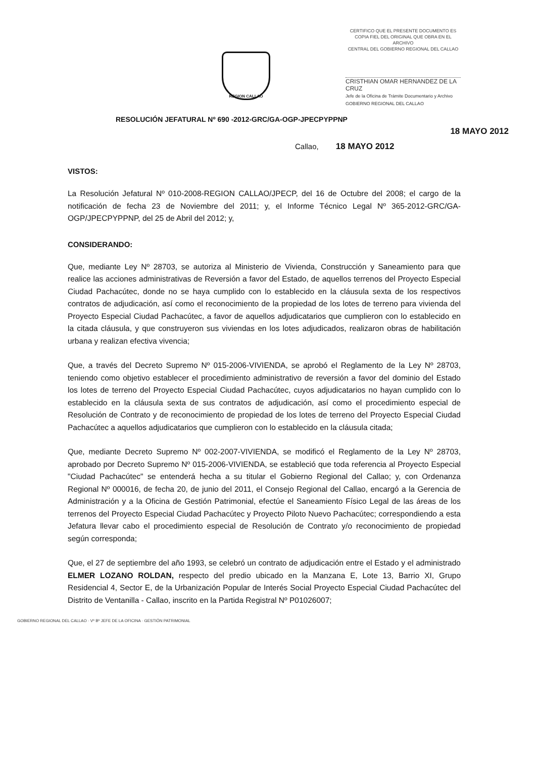CERTIFICO QUE EL PRESENTE DOCUMENTO ES
COPIA FIEL DEL ORIGINAL QUE OBRA EN EL ARCHIVO
CENTRAL DEL GOBIERNO REGIONAL DEL CALLAO
CRISTHIAN OMAR HERNANDEZ DE LA CRUZ
Jefe de la Oficina de Trámite Documentario y Archivo
GOBIERNO REGIONAL DEL CALLAO
REGION CALLAO
RESOLUCIÓN JEFATURAL Nº 690 -2012-GRC/GA-OGP-JPECPYPPNP
18 MAYO 2012
Callao, 18 MAYO 2012
VISTOS:
La Resolución Jefatural Nº 010-2008-REGION CALLAO/JPECP, del 16 de Octubre del 2008; el cargo de la notificación de fecha 23 de Noviembre del 2011; y, el Informe Técnico Legal Nº 365-2012-GRC/GA-OGP/JPECPYPPNP, del 25 de Abril del 2012; y,
CONSIDERANDO:
Que, mediante Ley Nº 28703, se autoriza al Ministerio de Vivienda, Construcción y Saneamiento para que realice las acciones administrativas de Reversión a favor del Estado, de aquellos terrenos del Proyecto Especial Ciudad Pachacútec, donde no se haya cumplido con lo establecido en la cláusula sexta de los respectivos contratos de adjudicación, así como el reconocimiento de la propiedad de los lotes de terreno para vivienda del Proyecto Especial Ciudad Pachacútec, a favor de aquellos adjudicatarios que cumplieron con lo establecido en la citada cláusula, y que construyeron sus viviendas en los lotes adjudicados, realizaron obras de habilitación urbana y realizan efectiva vivencia;
Que, a través del Decreto Supremo Nº 015-2006-VIVIENDA, se aprobó el Reglamento de la Ley Nº 28703, teniendo como objetivo establecer el procedimiento administrativo de reversión a favor del dominio del Estado los lotes de terreno del Proyecto Especial Ciudad Pachacútec, cuyos adjudicatarios no hayan cumplido con lo establecido en la cláusula sexta de sus contratos de adjudicación, así como el procedimiento especial de Resolución de Contrato y de reconocimiento de propiedad de los lotes de terreno del Proyecto Especial Ciudad Pachacútec a aquellos adjudicatarios que cumplieron con lo establecido en la cláusula citada;
Que, mediante Decreto Supremo Nº 002-2007-VIVIENDA, se modificó el Reglamento de la Ley Nº 28703, aprobado por Decreto Supremo Nº 015-2006-VIVIENDA, se estableció que toda referencia al Proyecto Especial "Ciudad Pachacútec" se entenderá hecha a su titular el Gobierno Regional del Callao; y, con Ordenanza Regional Nº 000016, de fecha 20, de junio del 2011, el Consejo Regional del Callao, encargó a la Gerencia de Administración y a la Oficina de Gestión Patrimonial, efectúe el Saneamiento Físico Legal de las áreas de los terrenos del Proyecto Especial Ciudad Pachacútec y Proyecto Piloto Nuevo Pachacútec; correspondiendo a esta Jefatura llevar cabo el procedimiento especial de Resolución de Contrato y/o reconocimiento de propiedad según corresponda;
Que, el 27 de septiembre del año 1993, se celebró un contrato de adjudicación entre el Estado y el administrado ELMER LOZANO ROLDAN, respecto del predio ubicado en la Manzana E, Lote 13, Barrio XI, Grupo Residencial 4, Sector E, de la Urbanización Popular de Interés Social Proyecto Especial Ciudad Pachacútec del Distrito de Ventanilla - Callao, inscrito en la Partida Registral Nº P01026007;
GOBIERNO REGIONAL DEL CALLAO · Vº Bº JEFE DE LA OFICINA · GESTIÓN PATRIMONIAL